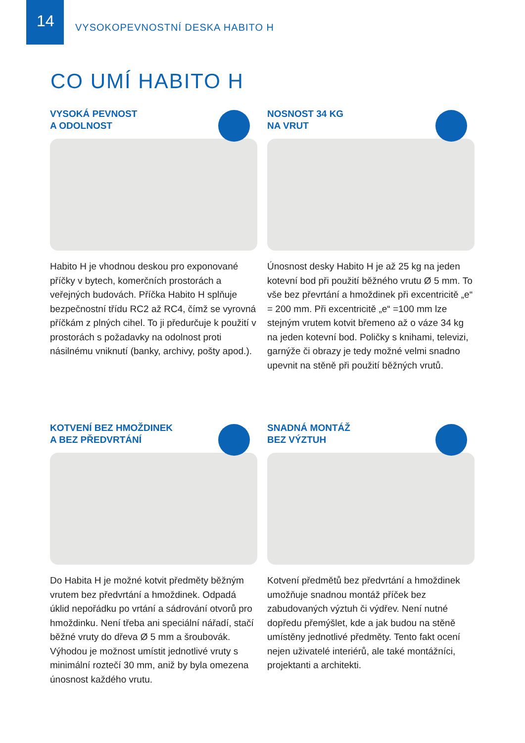14
VYSOKOPEVNOSTNÍ DESKA HABITO H
CO UMÍ HABITO H
VYSOKÁ PEVNOST
A ODOLNOST
Habito H je vhodnou deskou pro exponované příčky v bytech, komerčních prostorách a veřejných budovách. Příčka Habito H splňuje bezpečnostní třídu RC2 až RC4, čímž se vyrovná příčkám z plných cihel. To ji předurčuje k použití v prostorách s požadavky na odolnost proti násilnému vniknutí (banky, archivy, pošty apod.).
NOSNOST 34 KG
NA VRUT
Únosnost desky Habito H je až 25 kg na jeden kotevní bod při použití běžného vrutu Ø 5 mm. To vše bez převrtání a hmoždinek při excentricitě „e“ = 200 mm. Při excentricitě „e“ =100 mm lze stejným vrutem kotvit břemeno až o váze 34 kg na jeden kotevní bod. Poličky s knihami, televizi, garnýže či obrazy je tedy možné velmi snadno upevnit na stěně při použití běžných vrutů.
KOTVENÍ BEZ HMOŽDINEK
A BEZ PŘEDVRTÁNÍ
Do Habita H je možné kotvit předměty běžným vrutem bez předvrtání a hmoždinek. Odpadá úklid nepořádku po vrtání a sádrování otvorů pro hmoždinku. Není třeba ani speciální nářadí, stačí běžné vruty do dřeva Ø 5 mm a šroubovák. Výhodou je možnost umístit jednotlivé vruty s minimální roztečí 30 mm, aniž by byla omezena únosnost každého vrutu.
SNADNÁ MONTÁŽ
BEZ VÝZTUH
Kotvení předmětů bez předvrtání a hmoždinek umožňuje snadnou montáž příček bez zabudovaných výztuh či výdřev. Není nutné dopředu přemýšlet, kde a jak budou na stěně umístěny jednotlivé předměty. Tento fakt ocení nejen uživatelé interiérů, ale také montážníci, projektanti a architekti.